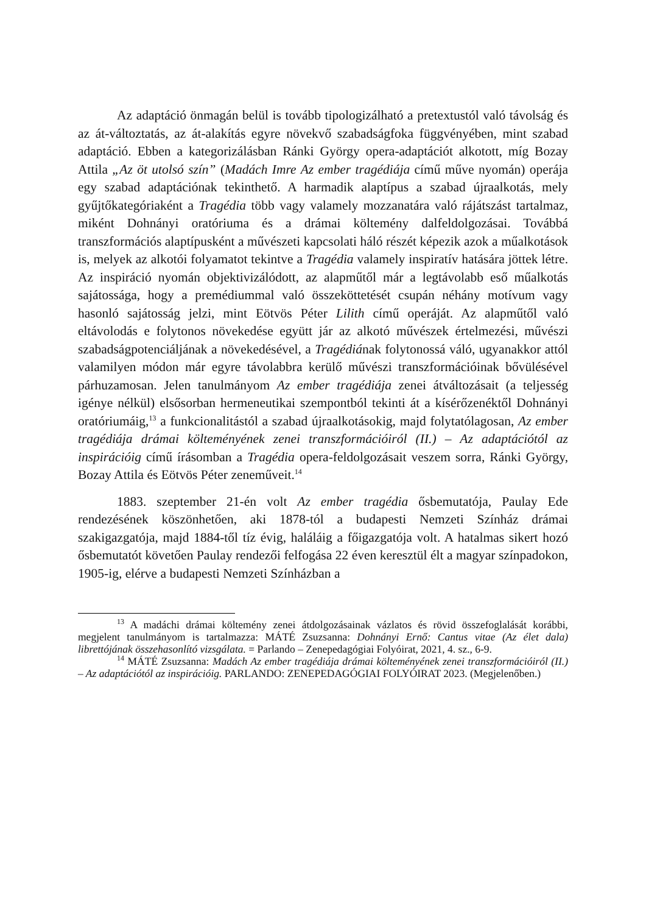Az adaptáció önmagán belül is tovább tipologizálható a pretextustól való távolság és az át-változtatás, az át-alakítás egyre növekvő szabadságfoka függvényében, mint szabad adaptáció. Ebben a kategorizálásban Ránki György opera-adaptációt alkotott, míg Bozay Attila „Az öt utolsó szín” (Madách Imre Az ember tragédiája című műve nyomán) operája egy szabad adaptációnak tekinthető. A harmadik alaptípus a szabad újraalkotás, mely gyűjtőkategóriaként a Tragédia több vagy valamely mozzanatára való rájátszást tartalmaz, miként Dohnányi oratóriuma és a drámai költemény dalfeldolgozásai. Továbbá transzformációs alaptípusként a művészeti kapcsolati háló részét képezik azok a műalkotások is, melyek az alkotói folyamatot tekintve a Tragédia valamely inspiratív hatására jöttek létre. Az inspiráció nyomán objektivizálódott, az alapműtől már a legtávolabb eső műalkotás sajátossága, hogy a premédiummal való összeköttetését csupán néhány motívum vagy hasonló sajátosság jelzi, mint Eötvös Péter Lilith című operáját. Az alapműtől való eltávolodás e folytonos növekedése együtt jár az alkotó művészek értelmezési, művészi szabadságpotenciáljának a növekedésével, a Tragédiának folytonossá váló, ugyanakkor attól valamilyen módon már egyre távolabbra kerülő művészi transzformációinak bővülésével párhuzamosan. Jelen tanulmányom Az ember tragédiája zenei átváltozásait (a teljesség igénye nélkül) elsősorban hermeneutikai szempontból tekinti át a kísérőzenéktől Dohnányi oratóriumáig,<sup>13</sup> a funkcionalitástól a szabad újraalkotásokig, majd folytatólagosan, Az ember tragédiája drámai költeményének zenei transzformációiról (II.) – Az adaptációtól az inspirációig című írásomban a Tragédia opera-feldolgozásait veszem sorra, Ránki György, Bozay Attila és Eötvös Péter zeneműveit.<sup>14</sup>
1883. szeptember 21-én volt Az ember tragédia ősbemutatója, Paulay Ede rendezésének köszönhetően, aki 1878-tól a budapesti Nemzeti Színház drámai szakigazgatója, majd 1884-től tíz évig, haláláig a főigazgatója volt. A hatalmas sikert hozó ősbemutatót követően Paulay rendezői felfogása 22 éven keresztül élt a magyar színpadokon, 1905-ig, elérve a budapesti Nemzeti Színházban a
<sup>13</sup> A madáchi drámai költemény zenei átdolgozásainak vázlatos és rövid összefoglalását korábbi, megjelent tanulmányom is tartalmazza: MÁTÉ Zsuzsanna: Dohnányi Ernő: Cantus vitae (Az élet dala) librettójának összehasonlító vizsgálata. = Parlando – Zenepedagógiai Folyóirat, 2021, 4. sz., 6-9.
<sup>14</sup> MÁTÉ Zsuzsanna: Madách Az ember tragédiája drámai költeményének zenei transzformációiról (II.) – Az adaptációtól az inspirációig. PARLANDO: ZENEPEDAGÓGIAI FOLYÓIRAT 2023. (Megjelenőben.)